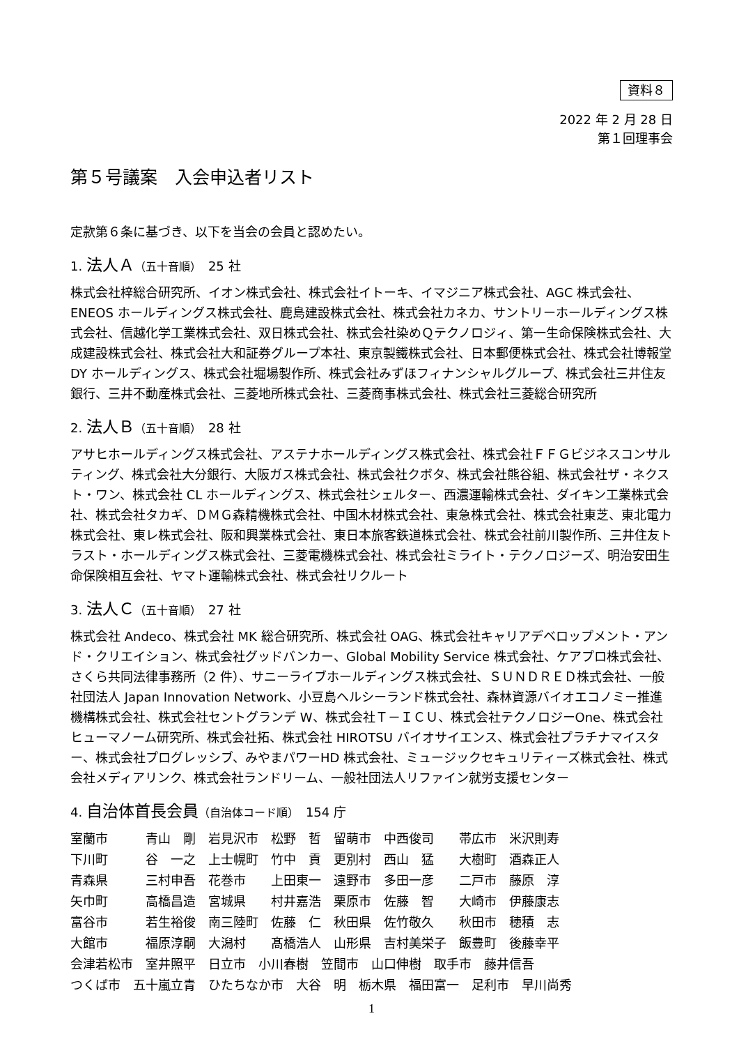資料８
2022 年 2 月 28 日
第１回理事会
第５号議案　入会申込者リスト
定款第６条に基づき、以下を当会の会員と認めたい。
1. 法人Ａ（五十音順）　25 社
株式会社梓総合研究所、イオン株式会社、株式会社イトーキ、イマジニア株式会社、AGC 株式会社、ENEOS ホールディングス株式会社、鹿島建設株式会社、株式会社カネカ、サントリーホールディングス株式会社、信越化学工業株式会社、双日株式会社、株式会社染めＱテクノロジィ、第一生命保険株式会社、大成建設株式会社、株式会社大和証券グループ本社、東京製鐵株式会社、日本郵便株式会社、株式会社博報堂 DY ホールディングス、株式会社堀場製作所、株式会社みずほフィナンシャルグループ、株式会社三井住友銀行、三井不動産株式会社、三菱地所株式会社、三菱商事株式会社、株式会社三菱総合研究所
2. 法人Ｂ（五十音順）　28 社
アサヒホールディングス株式会社、アステナホールディングス株式会社、株式会社ＦＦＧビジネスコンサルティング、株式会社大分銀行、大阪ガス株式会社、株式会社クボタ、株式会社熊谷組、株式会社ザ・ネクスト・ワン、株式会社 CL ホールディングス、株式会社シェルター、西濃運輸株式会社、ダイキン工業株式会社、株式会社タカギ、ＤＭＧ森精機株式会社、中国木材株式会社、東急株式会社、株式会社東芝、東北電力株式会社、東レ株式会社、阪和興業株式会社、東日本旅客鉄道株式会社、株式会社前川製作所、三井住友トラスト・ホールディングス株式会社、三菱電機株式会社、株式会社ミライト・テクノロジーズ、明治安田生命保険相互会社、ヤマト運輸株式会社、株式会社リクルート
3. 法人Ｃ（五十音順）　27 社
株式会社 Andeco、株式会社 MK 総合研究所、株式会社 OAG、株式会社キャリアデベロップメント・アンド・クリエイション、株式会社グッドバンカー、Global Mobility Service 株式会社、ケアプロ株式会社、さくら共同法律事務所（2 件）、サニーライブホールディングス株式会社、ＳＵＮＤＲＥＤ株式会社、一般社団法人 Japan Innovation Network、小豆島ヘルシーランド株式会社、森林資源バイオエコノミー推進機構株式会社、株式会社セントグランデ W、株式会社Ｔ－ＩＣＵ、株式会社テクノロジーOne、株式会社ヒューマノーム研究所、株式会社拓、株式会社 HIROTSU バイオサイエンス、株式会社プラチナマイスター、株式会社プログレッシブ、みやまパワーHD 株式会社、ミュージックセキュリティーズ株式会社、株式会社メディアリンク、株式会社ランドリーム、一般社団法人リファイン就労支援センター
4. 自治体首長会員（自治体コード順）　154 庁
室蘭市　　　青山　剛　岩見沢市　松野　哲　留萌市　中西俊司　　帯広市　米沢則寿
下川町　　　谷　一之　上士幌町　竹中　貢　更別村　西山　猛　　大樹町　酒森正人
青森県　　　三村申吾　花巻市　　上田東一　遠野市　多田一彦　　二戸市　藤原　淳
矢巾町　　　高橋昌造　宮城県　　村井嘉浩　栗原市　佐藤　智　　大崎市　伊藤康志
富谷市　　　若生裕俊　南三陸町　佐藤　仁　秋田県　佐竹敬久　　秋田市　穂積　志
大館市　　　福原淳嗣　大潟村　　髙橋浩人　山形県　吉村美栄子　飯豊町　後藤幸平
会津若松市　室井照平　日立市　小川春樹　笠間市　山口伸樹　取手市　藤井信吾
つくば市　五十嵐立青　ひたちなか市　大谷　明　栃木県　福田富一　足利市　早川尚秀
1